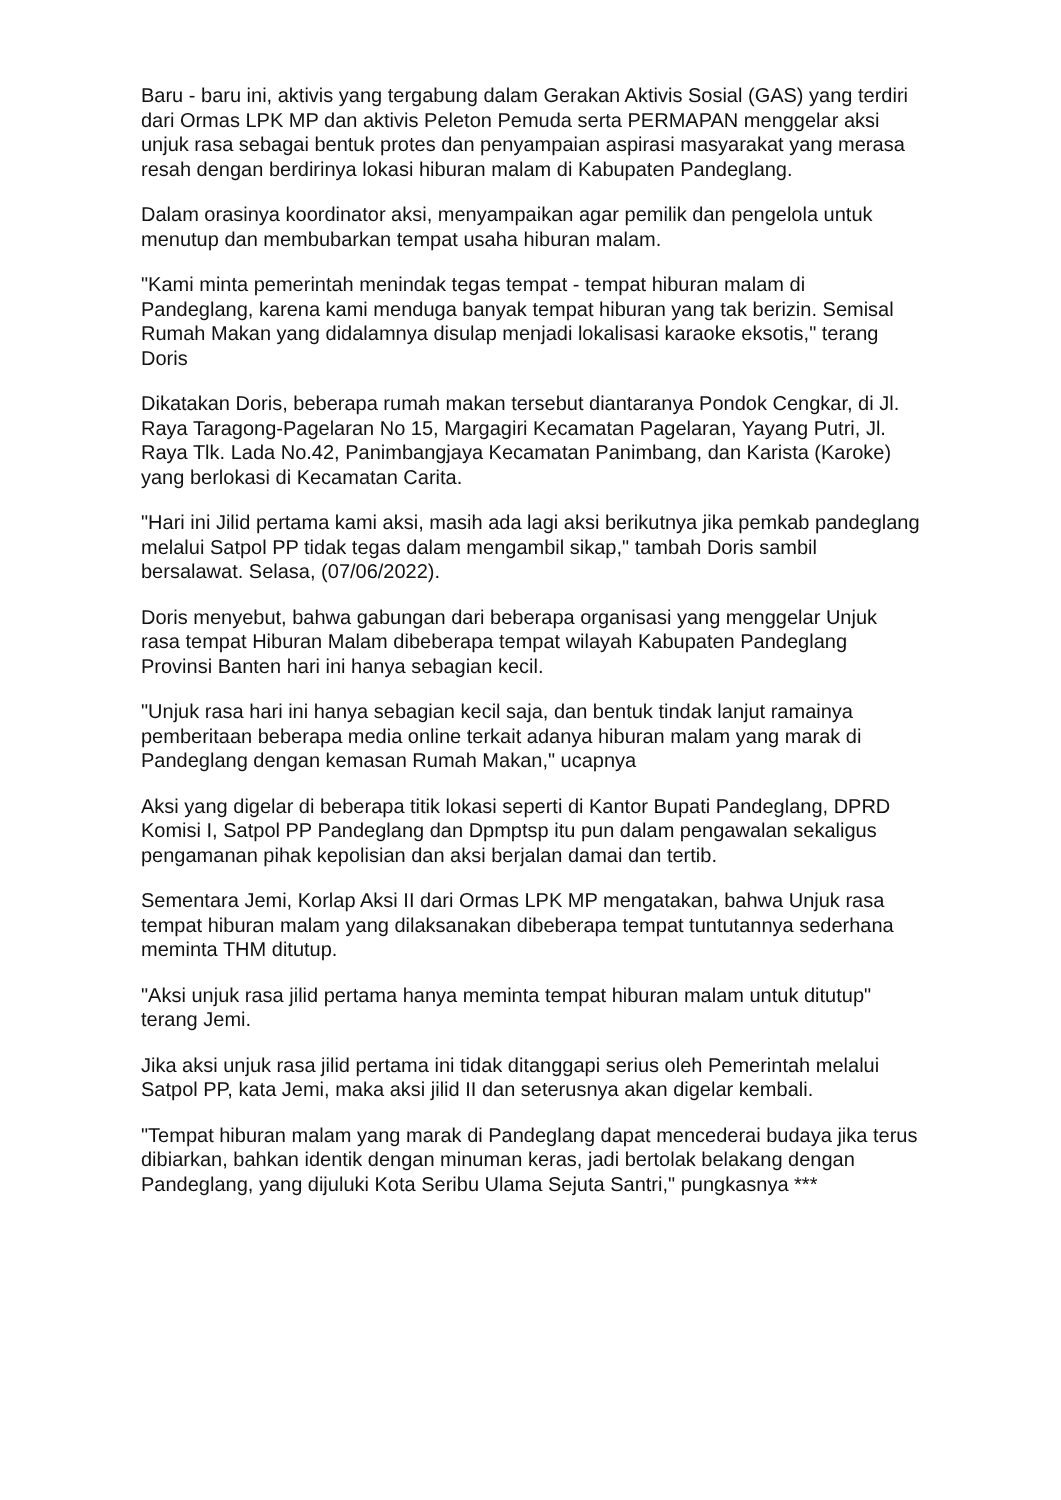Baru - baru ini, aktivis yang tergabung dalam Gerakan Aktivis Sosial (GAS) yang terdiri dari Ormas LPK MP dan aktivis Peleton Pemuda serta PERMAPAN menggelar aksi unjuk rasa sebagai bentuk protes dan penyampaian aspirasi masyarakat yang merasa resah dengan berdirinya lokasi hiburan malam di Kabupaten Pandeglang.
Dalam orasinya koordinator aksi, menyampaikan agar pemilik dan pengelola untuk menutup dan membubarkan tempat usaha hiburan malam.
"Kami minta pemerintah menindak tegas tempat - tempat hiburan malam di Pandeglang, karena kami menduga banyak tempat hiburan yang tak berizin. Semisal Rumah Makan yang didalamnya disulap menjadi lokalisasi karaoke eksotis," terang Doris
Dikatakan Doris, beberapa rumah makan tersebut diantaranya Pondok Cengkar, di Jl. Raya Taragong-Pagelaran No 15, Margagiri Kecamatan Pagelaran, Yayang Putri, Jl. Raya Tlk. Lada No.42, Panimbangjaya Kecamatan Panimbang, dan Karista (Karoke) yang berlokasi di Kecamatan Carita.
"Hari ini Jilid pertama kami aksi, masih ada lagi aksi berikutnya jika pemkab pandeglang melalui Satpol PP tidak tegas dalam mengambil sikap," tambah Doris sambil bersalawat. Selasa, (07/06/2022).
Doris menyebut, bahwa gabungan dari beberapa organisasi yang menggelar Unjuk rasa tempat Hiburan Malam dibeberapa tempat wilayah Kabupaten Pandeglang Provinsi Banten hari ini hanya sebagian kecil.
"Unjuk rasa hari ini hanya sebagian kecil saja, dan bentuk tindak lanjut ramainya pemberitaan beberapa media online terkait adanya hiburan malam yang marak di Pandeglang dengan kemasan Rumah Makan," ucapnya
Aksi yang digelar di beberapa titik lokasi seperti di Kantor Bupati Pandeglang, DPRD Komisi I, Satpol PP Pandeglang dan Dpmptsp itu pun dalam pengawalan sekaligus pengamanan pihak kepolisian dan aksi berjalan damai dan tertib.
Sementara Jemi, Korlap Aksi II dari Ormas LPK MP mengatakan, bahwa Unjuk rasa tempat hiburan malam yang dilaksanakan dibeberapa tempat tuntutannya sederhana meminta THM ditutup.
"Aksi unjuk rasa jilid pertama hanya meminta tempat hiburan malam untuk ditutup" terang Jemi.
Jika aksi unjuk rasa jilid pertama ini tidak ditanggapi serius oleh Pemerintah melalui Satpol PP, kata Jemi, maka aksi jilid II dan seterusnya akan digelar kembali.
"Tempat hiburan malam yang marak di Pandeglang dapat mencederai budaya jika terus dibiarkan, bahkan identik dengan minuman keras, jadi bertolak belakang dengan Pandeglang, yang dijuluki Kota Seribu Ulama Sejuta Santri," pungkasnya ***